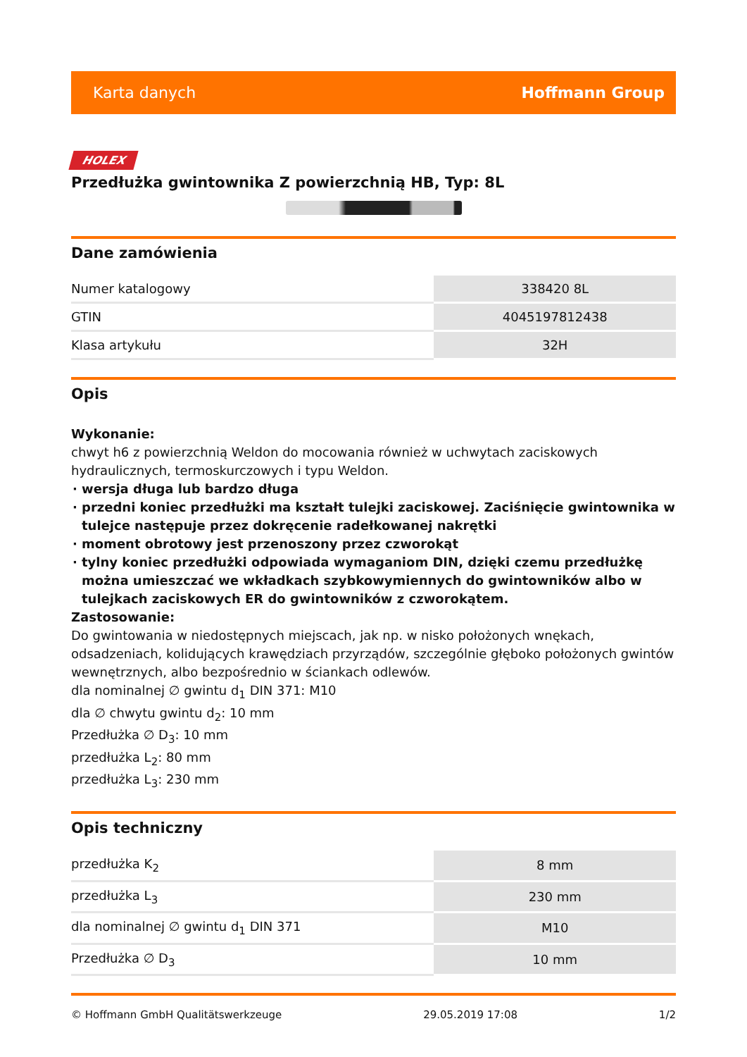Karta danych Hoffmann Group
HOLEX
Przedłużka gwintownika Z powierzchnią HB, Typ: 8L
Dane zamówienia
| Numer katalogowy | 338420 8L |
| GTIN | 4045197812438 |
| Klasa artykułu | 32H |
Opis
Wykonanie:
chwyt h6 z powierzchnią Weldon do mocowania również w uchwytach zaciskowych hydraulicznych, termoskurczowych i typu Weldon.
wersja długa lub bardzo długa
przedni koniec przedłużki ma kształt tulejki zaciskowej. Zaciśnięcie gwintownika w tulejce następuje przez dokręcenie radełkowanej nakrętki
moment obrotowy jest przenoszony przez czworokąt
tylny koniec przedłużki odpowiada wymaganiom DIN, dzięki czemu przedłużkę można umieszczać we wkładkach szybkowymiennych do gwintowników albo w tulejkach zaciskowych ER do gwintowników z czworokątem.
Zastosowanie:
Do gwintowania w niedostępnych miejscach, jak np. w nisko położonych wnękach, odsadzeniach, kolidujących krawędziach przyrządów, szczególnie głęboko położonych gwintów wewnętrznych, albo bezpośrednio w ściankach odlewów.
dla nominalnej ∅ gwintu d<sub>1</sub> DIN 371: M10
dla ∅ chwytu gwintu d<sub>2</sub>: 10 mm
Przedłużka ∅ D<sub>3</sub>: 10 mm
przedłużka L<sub>2</sub>: 80 mm
przedłużka L<sub>3</sub>: 230 mm
Opis techniczny
| przedłużka K<sub>2</sub> | 8 mm |
| przedłużka L<sub>3</sub> | 230 mm |
| dla nominalnej ∅ gwintu d<sub>1</sub> DIN 371 | M10 |
| Przedłużka ∅ D<sub>3</sub> | 10 mm |
© Hoffmann GmbH Qualitätswerkzeuge 29.05.2019 17:08 1/2